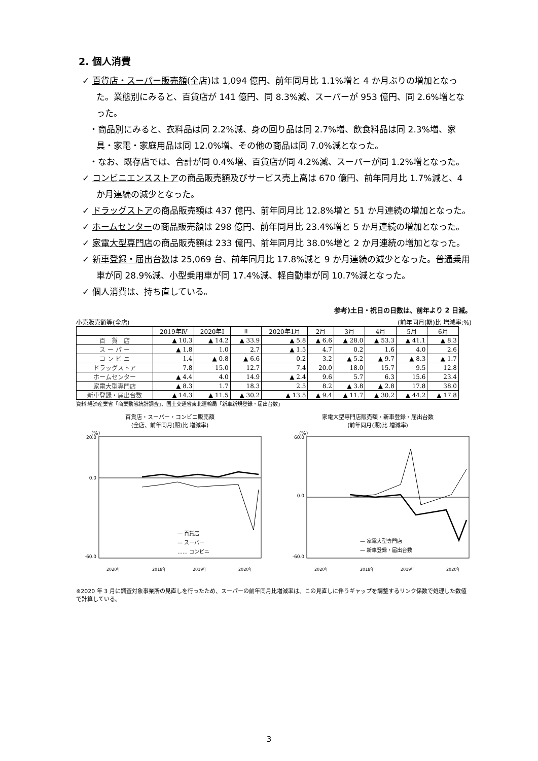2. 個人消費
✓ 百貨店・スーパー販売額(全店)は 1,094 億円、前年同月比 1.1%増と 4 か月ぶりの増加となった。業態別にみると、百貨店が 141 億円、同 8.3%減、スーパーが 953 億円、同 2.6%増となった。
・商品別にみると、衣料品は同 2.2%減、身の回り品は同 2.7%増、飲食料品は同 2.3%増、家具・家電・家庭用品は同 12.0%増、その他の商品は同 7.0%減となった。
・なお、既存店では、合計が同 0.4%増、百貨店が同 4.2%減、スーパーが同 1.2%増となった。
✓ コンビニエンスストアの商品販売額及びサービス売上高は 670 億円、前年同月比 1.7%減と、4 か月連続の減少となった。
✓ ドラッグストアの商品販売額は 437 億円、前年同月比 12.8%増と 51 か月連続の増加となった。
✓ ホームセンターの商品販売額は 298 億円、前年同月比 23.4%増と 5 か月連続の増加となった。
✓ 家電大型専門店の商品販売額は 233 億円、前年同月比 38.0%増と 2 か月連続の増加となった。
✓ 新車登録・届出台数は 25,069 台、前年同月比 17.8%減と 9 か月連続の減少となった。普通乗用車が同 28.9%減、小型乗用車が同 17.4%減、軽自動車が同 10.7%減となった。
✓ 個人消費は、持ち直している。
参考)土日・祝日の日数は、前年より 2 日減。
小売販売額等(全店) (前年同月(期)比 増減率:%)
| | 2019年Ⅳ | 2020年Ⅰ | Ⅱ | 2020年1月 | 2月 | 3月 | 4月 | 5月 | 6月 |
| --- | --- | --- | --- | --- | --- | --- | --- | --- | --- |
| 百 貨 店 | ▲ 10.3 | ▲ 14.2 | ▲ 33.9 | ▲ 5.8 | ▲ 6.6 | ▲ 28.0 | ▲ 53.3 | ▲ 41.1 | ▲ 8.3 |
| ス ー パ ー | ▲ 1.8 | 1.0 | 2.7 | ▲ 1.5 | 4.7 | 0.2 | 1.6 | 4.0 | 2.6 |
| コ ン ビ ニ | 1.4 | ▲ 0.8 | ▲ 6.6 | 0.2 | 3.2 | ▲ 5.2 | ▲ 9.7 | ▲ 8.3 | ▲ 1.7 |
| ドラッグストア | 7.8 | 15.0 | 12.7 | 7.4 | 20.0 | 18.0 | 15.7 | 9.5 | 12.8 |
| ホームセンター | ▲ 4.4 | 4.0 | 14.9 | ▲ 2.4 | 9.6 | 5.7 | 6.3 | 15.6 | 23.4 |
| 家電大型専門店 | ▲ 8.3 | 1.7 | 18.3 | 2.5 | 8.2 | ▲ 3.8 | ▲ 2.8 | 17.8 | 38.0 |
| 新車登録・届出台数 | ▲ 14.3 | ▲ 11.5 | ▲ 30.2 | ▲ 13.5 | ▲ 9.4 | ▲ 11.7 | ▲ 30.2 | ▲ 44.2 | ▲ 17.8 |
資料:経済産業省「商業動態統計調査」、国土交通省東北運輸局「新車新規登録・届出台数」
百貨店・スーパー・コンビニ販売額
(全店、前年同月(期)比 増減率)
(%)
20.0
0.0
-60.0
— 百貨店
— スーパー
…… コンビニ
2020年
2018年
2019年
2020年
家電大型専門店販売額・新車登録・届出台数
(前年同月(期)比 増減率)
(%)
60.0
0.0
-60.0
— 家電大型専門店
— 新車登録・届出台数
2020年
2018年
2019年
2020年
※2020 年 3 月に調査対象事業所の見直しを行ったため、スーパーの前年同月比増減率は、この見直しに伴うギャップを調整するリンク係数で処理した数値で計算している。
3